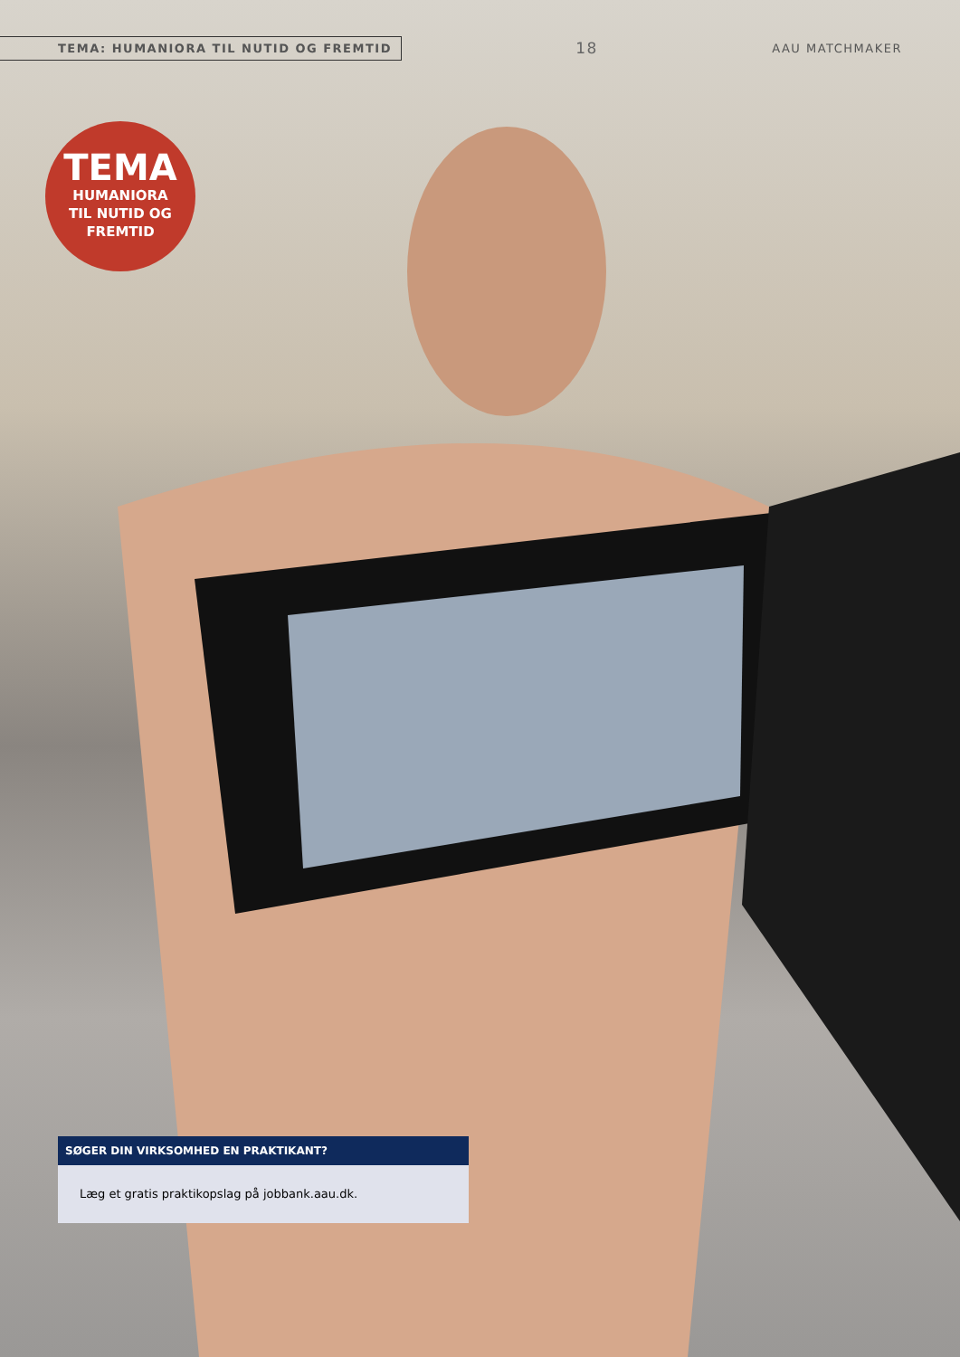TEMA: HUMANIORA TIL NUTID OG FREMTID 18 AAU MATCHMAKER
TEMA
HUMANIORA
TIL NUTID OG
FREMTID
SØGER DIN VIRKSOMHED EN PRAKTIKANT?
Læg et gratis praktikopslag på jobbank.aau.dk.